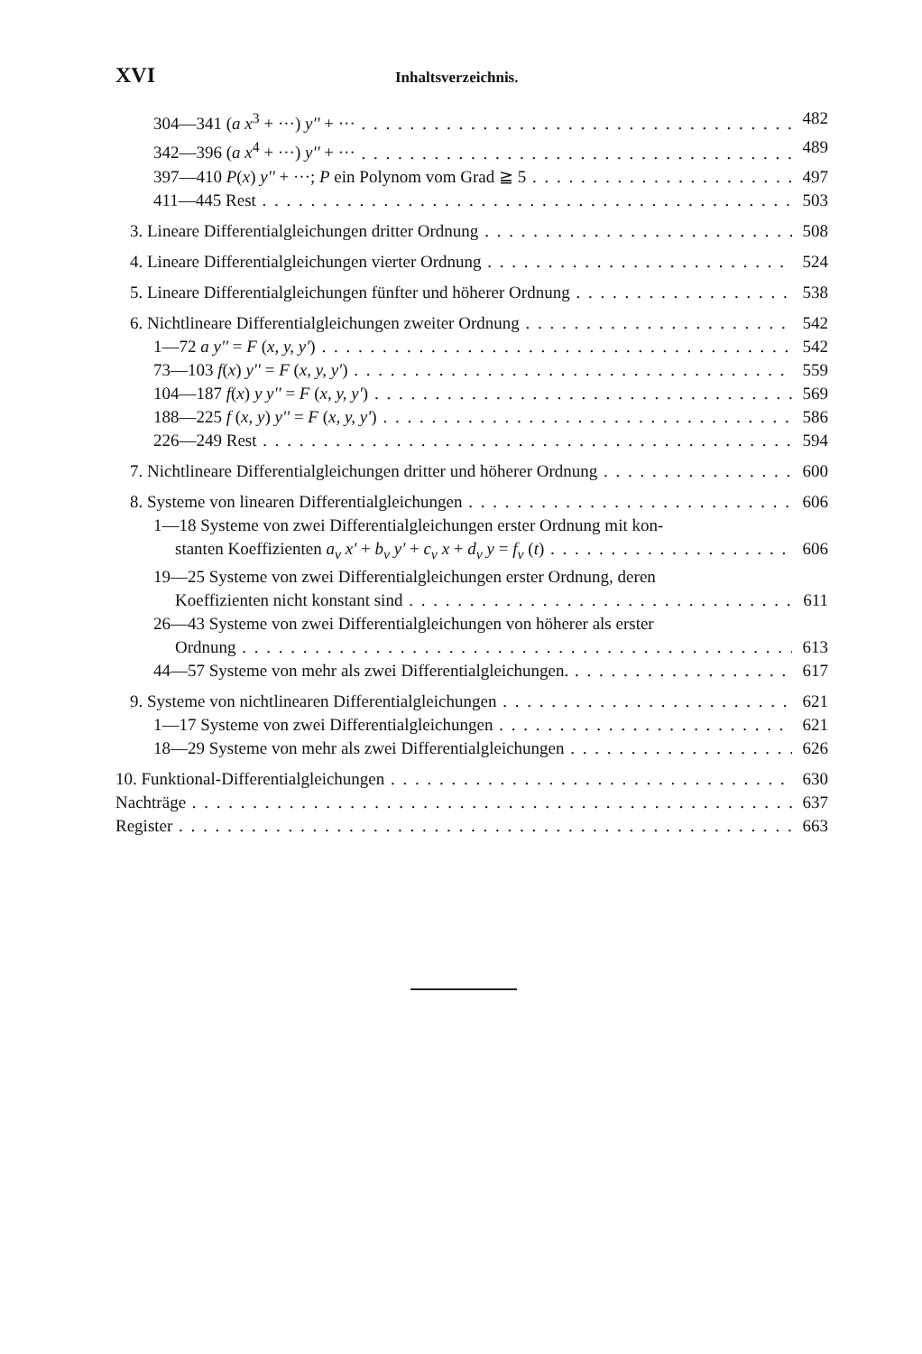XVI Inhaltsverzeichnis.
304—341 (a x<sup>3</sup> + ···) y'' + ··· 482
342—396 (a x<sup>4</sup> + ···) y'' + ··· 489
397—410 P(x) y'' + ···; P ein Polynom vom Grad ≧ 5 497
411—445 Rest 503
3. Lineare Differentialgleichungen dritter Ordnung 508
4. Lineare Differentialgleichungen vierter Ordnung 524
5. Lineare Differentialgleichungen fünfter und höherer Ordnung 538
6. Nichtlineare Differentialgleichungen zweiter Ordnung 542
1—72 a y'' = F (x, y, y') 542
73—103 f(x) y'' = F (x, y, y') 559
104—187 f(x) y y'' = F (x, y, y') 569
188—225 f (x, y) y'' = F (x, y, y') 586
226—249 Rest 594
7. Nichtlineare Differentialgleichungen dritter und höherer Ordnung 600
8. Systeme von linearen Differentialgleichungen 606
1—18 Systeme von zwei Differentialgleichungen erster Ordnung mit kon-
stanten Koeffizienten a<sub>ν</sub> x' + b<sub>ν</sub> y' + c<sub>ν</sub> x + d<sub>ν</sub> y = f<sub>ν</sub> (t) 606
19—25 Systeme von zwei Differentialgleichungen erster Ordnung, deren
Koeffizienten nicht konstant sind 611
26—43 Systeme von zwei Differentialgleichungen von höherer als erster
Ordnung 613
44—57 Systeme von mehr als zwei Differentialgleichungen. 617
9. Systeme von nichtlinearen Differentialgleichungen 621
1—17 Systeme von zwei Differentialgleichungen 621
18—29 Systeme von mehr als zwei Differentialgleichungen 626
10. Funktional-Differentialgleichungen 630
Nachträge 637
Register 663